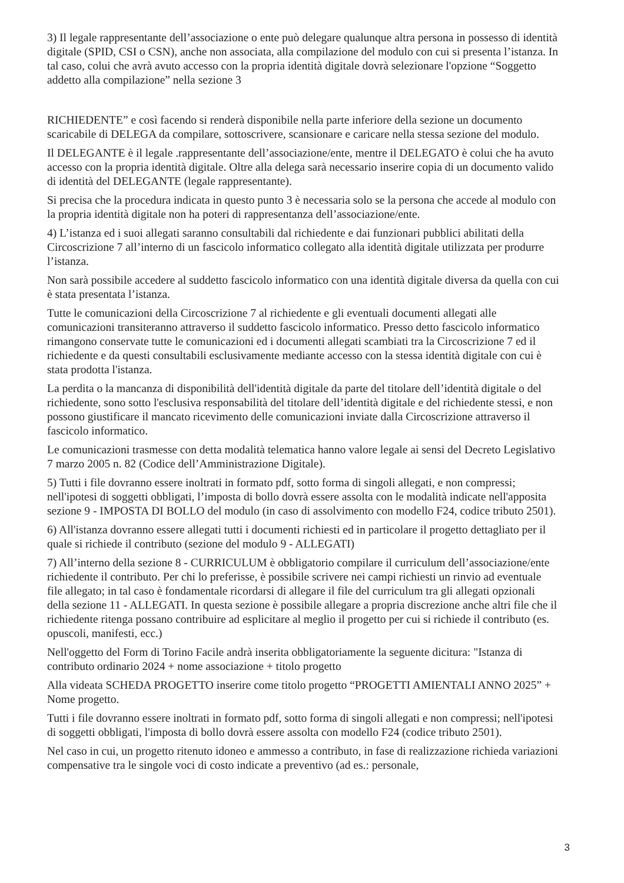3) Il legale rappresentante dell’associazione o ente può delegare qualunque altra persona in possesso di identità digitale (SPID, CSI o CSN), anche non associata, alla compilazione del modulo con cui si presenta l’istanza. In tal caso, colui che avrà avuto accesso con la propria identità digitale dovrà selezionare l'opzione “Soggetto addetto alla compilazione” nella sezione 3
RICHIEDENTE” e così facendo si renderà disponibile nella parte inferiore della sezione un documento scaricabile di DELEGA da compilare, sottoscrivere, scansionare e caricare nella stessa sezione del modulo.
Il DELEGANTE è il legale .rappresentante dell’associazione/ente, mentre il DELEGATO è colui che ha avuto accesso con la propria identità digitale. Oltre alla delega sarà necessario inserire copia di un documento valido di identità del DELEGANTE (legale rappresentante).
Si precisa che la procedura indicata in questo punto 3 è necessaria solo se la persona che accede al modulo con la propria identità digitale non ha poteri di rappresentanza dell’associazione/ente.
4) L’istanza ed i suoi allegati saranno consultabili dal richiedente e dai funzionari pubblici abilitati della Circoscrizione 7 all’interno di un fascicolo informatico collegato alla identità digitale utilizzata per produrre l’istanza.
Non sarà possibile accedere al suddetto fascicolo informatico con una identità digitale diversa da quella con cui è stata presentata l’istanza.
Tutte le comunicazioni della Circoscrizione 7 al richiedente e gli eventuali documenti allegati alle comunicazioni transiteranno attraverso il suddetto fascicolo informatico. Presso detto fascicolo informatico rimangono conservate tutte le comunicazioni ed i documenti allegati scambiati tra la Circoscrizione 7 ed il richiedente e da questi consultabili esclusivamente mediante accesso con la stessa identità digitale con cui è stata prodotta l'istanza.
La perdita o la mancanza di disponibilità dell'identità digitale da parte del titolare dell’identità digitale o del richiedente, sono sotto l'esclusiva responsabilità del titolare dell’identità digitale e del richiedente stessi, e non possono giustificare il mancato ricevimento delle comunicazioni inviate dalla Circoscrizione attraverso il fascicolo informatico.
Le comunicazioni trasmesse con detta modalità telematica hanno valore legale ai sensi del Decreto Legislativo 7 marzo 2005 n. 82 (Codice dell’Amministrazione Digitale).
5) Tutti i file dovranno essere inoltrati in formato pdf, sotto forma di singoli allegati, e non compressi; nell'ipotesi di soggetti obbligati, l’imposta di bollo dovrà essere assolta con le modalità indicate nell'apposita sezione 9 - IMPOSTA DI BOLLO del modulo (in caso di assolvimento con modello F24, codice tributo 2501).
6) All'istanza dovranno essere allegati tutti i documenti richiesti ed in particolare il progetto dettagliato per il quale si richiede il contributo (sezione del modulo 9 - ALLEGATI)
7) All’interno della sezione 8 - CURRICULUM è obbligatorio compilare il curriculum dell’associazione/ente richiedente il contributo. Per chi lo preferisse, è possibile scrivere nei campi richiesti un rinvio ad eventuale file allegato; in tal caso è fondamentale ricordarsi di allegare il file del curriculum tra gli allegati opzionali della sezione 11 - ALLEGATI. In questa sezione è possibile allegare a propria discrezione anche altri file che il richiedente ritenga possano contribuire ad esplicitare al meglio il progetto per cui si richiede il contributo (es. opuscoli, manifesti, ecc.)
Nell'oggetto del Form di Torino Facile andrà inserita obbligatoriamente la seguente dicitura: "Istanza di contributo ordinario 2024 + nome associazione + titolo progetto
Alla videata SCHEDA PROGETTO inserire come titolo progetto “PROGETTI AMIENTALI ANNO 2025” + Nome progetto.
Tutti i file dovranno essere inoltrati in formato pdf, sotto forma di singoli allegati e non compressi; nell'ipotesi di soggetti obbligati, l'imposta di bollo dovrà essere assolta con modello F24 (codice tributo 2501).
Nel caso in cui, un progetto ritenuto idoneo e ammesso a contributo, in fase di realizzazione richieda variazioni compensative tra le singole voci di costo indicate a preventivo (ad es.: personale,
3